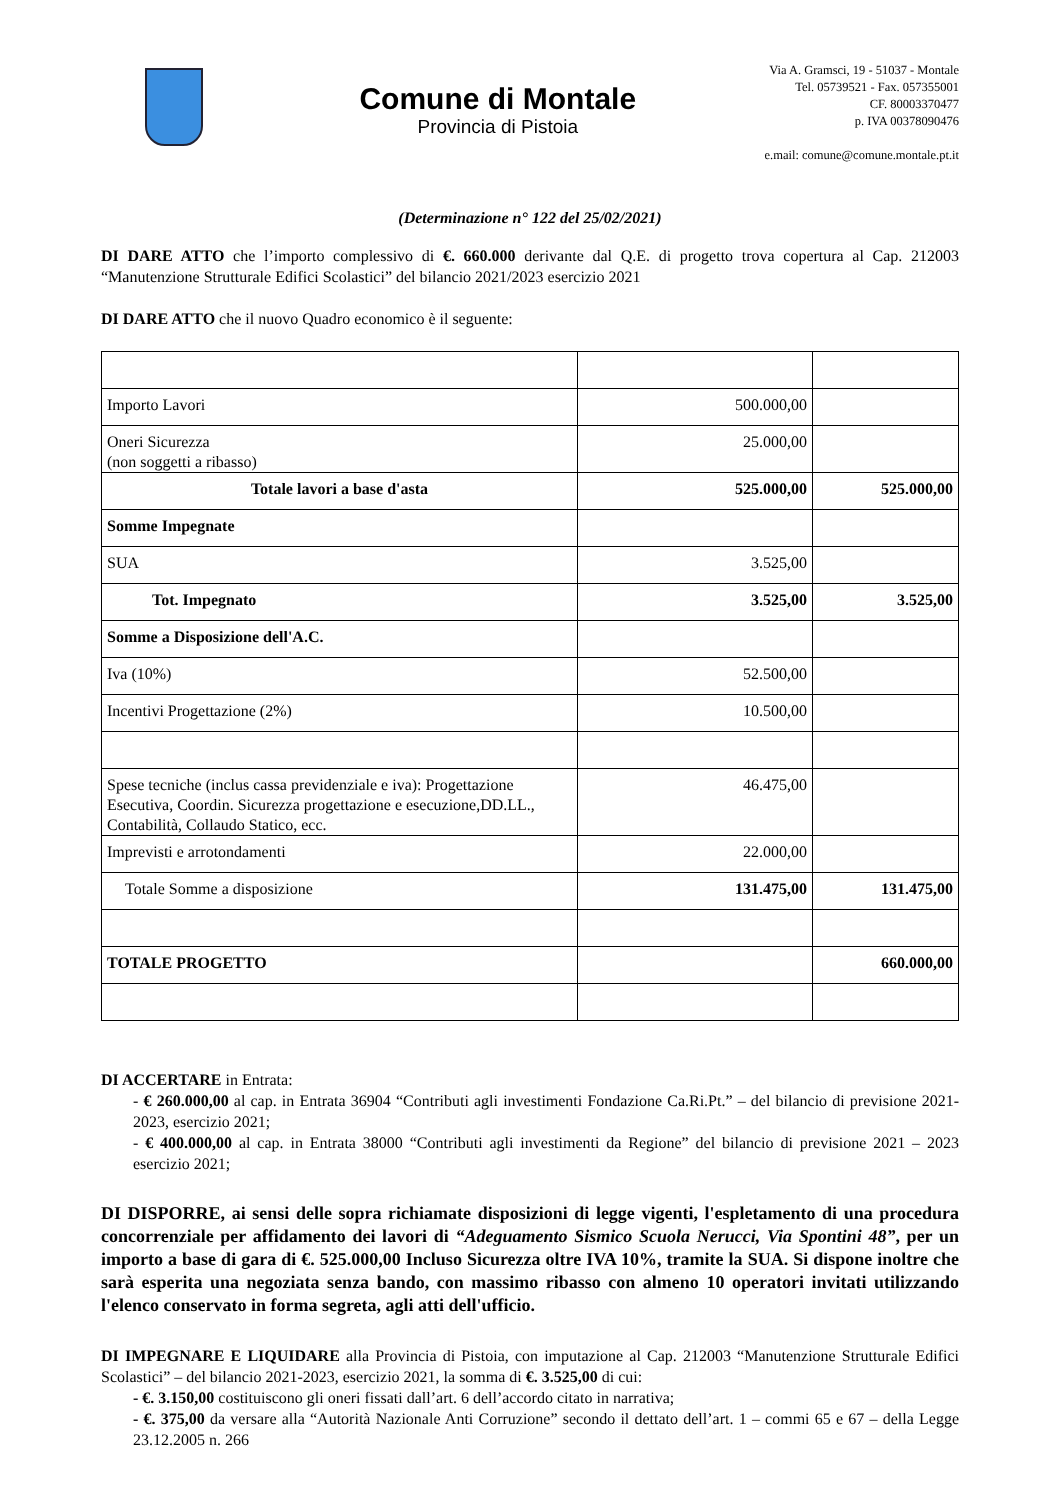Comune di Montale
Provincia di Pistoia
Via A. Gramsci, 19 - 51037 - Montale
Tel. 05739521 - Fax. 057355001
CF. 80003370477
p. IVA 00378090476
e.mail: comune@comune.montale.pt.it
(Determinazione n° 122 del 25/02/2021)
DI DARE ATTO che l’importo complessivo di €. 660.000 derivante dal Q.E. di progetto trova copertura al Cap. 212003 “Manutenzione Strutturale Edifici Scolastici” del bilancio 2021/2023 esercizio 2021
DI DARE ATTO che il nuovo Quadro economico è il seguente:
| Importo Lavori | 500.000,00 | |
| Oneri Sicurezza (non soggetti a ribasso) | 25.000,00 | |
| Totale lavori a base d'asta | 525.000,00 | 525.000,00 |
| Somme Impegnate | | |
| SUA | 3.525,00 | |
| Tot. Impegnato | 3.525,00 | 3.525,00 |
| Somme a Disposizione dell'A.C. | | |
| Iva (10%) | 52.500,00 | |
| Incentivi Progettazione (2%) | 10.500,00 | |
| Spese tecniche (inclus cassa previdenziale e iva): Progettazione Esecutiva, Coordin. Sicurezza progettazione e esecuzione,DD.LL., Contabilità, Collaudo Statico, ecc. | 46.475,00 | |
| Imprevisti e arrotondamenti | 22.000,00 | |
| Totale Somme a disposizione | 131.475,00 | 131.475,00 |
| TOTALE PROGETTO | | 660.000,00 |
DI ACCERTARE in Entrata:
- € 260.000,00 al cap. in Entrata 36904 “Contributi agli investimenti Fondazione Ca.Ri.Pt.” – del bilancio di previsione 2021-2023, esercizio 2021;
- € 400.000,00 al cap. in Entrata 38000 “Contributi agli investimenti da Regione” del bilancio di previsione 2021 – 2023 esercizio 2021;
DI DISPORRE, ai sensi delle sopra richiamate disposizioni di legge vigenti, l'espletamento di una procedura concorrenziale per affidamento dei lavori di “Adeguamento Sismico Scuola Nerucci, Via Spontini 48”, per un importo a base di gara di €. 525.000,00 Incluso Sicurezza oltre IVA 10%, tramite la SUA. Si dispone inoltre che sarà esperita una negoziata senza bando, con massimo ribasso con almeno 10 operatori invitati utilizzando l'elenco conservato in forma segreta, agli atti dell'ufficio.
DI IMPEGNARE E LIQUIDARE alla Provincia di Pistoia, con imputazione al Cap. 212003 “Manutenzione Strutturale Edifici Scolastici” – del bilancio 2021-2023, esercizio 2021, la somma di €. 3.525,00 di cui:
- €. 3.150,00 costituiscono gli oneri fissati dall’art. 6 dell’accordo citato in narrativa;
- €. 375,00 da versare alla “Autorità Nazionale Anti Corruzione” secondo il dettato dell’art. 1 – commi 65 e 67 – della Legge 23.12.2005 n. 266